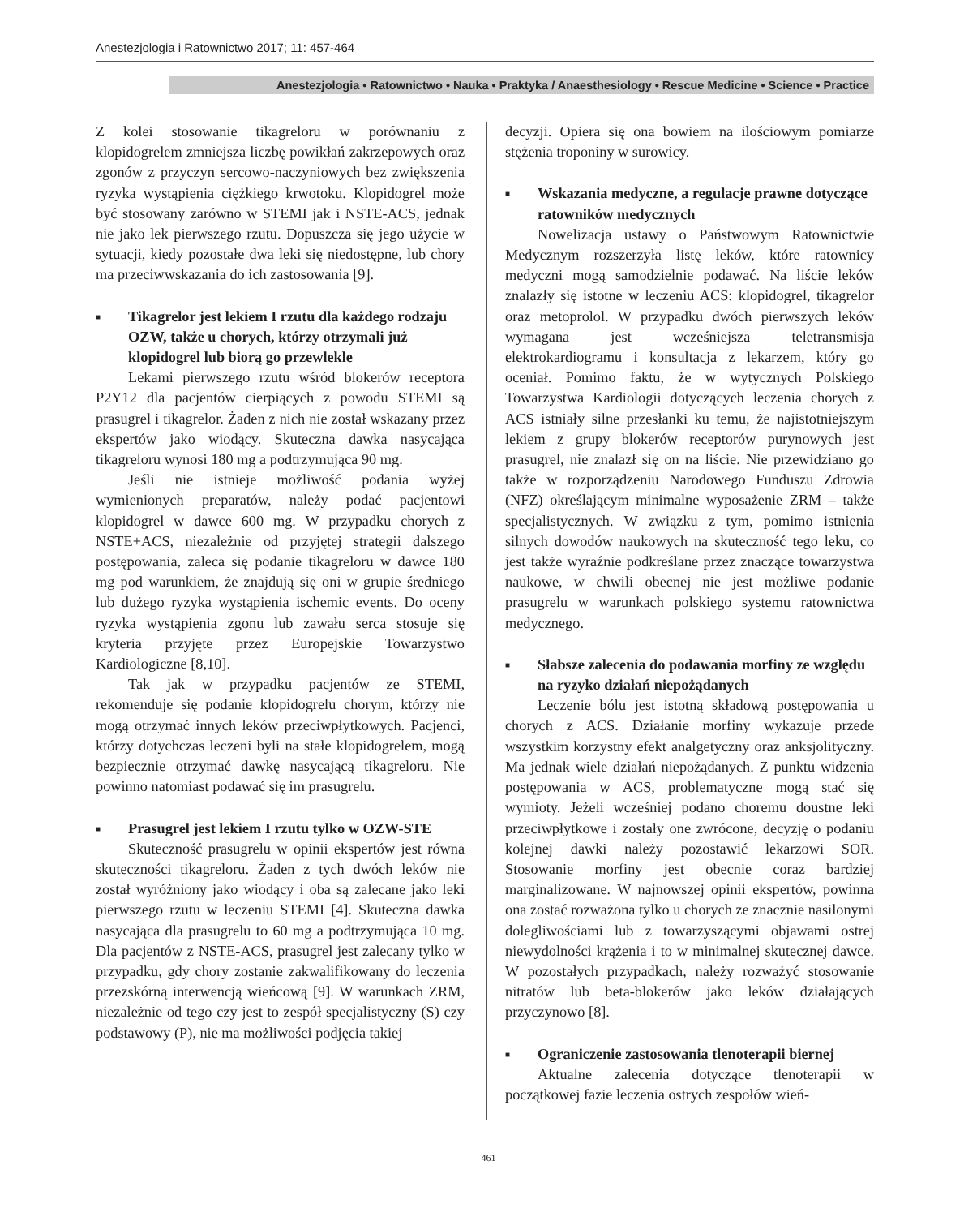Anestezjologia i Ratownictwo 2017; 11: 457-464
Anestezjologia • Ratownictwo • Nauka • Praktyka / Anaesthesiology • Rescue Medicine • Science • Practice
Z kolei stosowanie tikagreloru w porównaniu z klopidogrelem zmniejsza liczbę powikłań zakrzepowych oraz zgonów z przyczyn sercowo-naczyniowych bez zwiększenia ryzyka wystąpienia ciężkiego krwotoku. Klopidogrel może być stosowany zarówno w STEMI jak i NSTE-ACS, jednak nie jako lek pierwszego rzutu. Dopuszcza się jego użycie w sytuacji, kiedy pozostałe dwa leki się niedostępne, lub chory ma przeciwwskazania do ich zastosowania [9].
■ Tikagrelor jest lekiem I rzutu dla każdego rodzaju OZW, także u chorych, którzy otrzymali już klopidogrel lub biorą go przewlekle
Lekami pierwszego rzutu wśród blokerów receptora P2Y12 dla pacjentów cierpiących z powodu STEMI są prasugrel i tikagrelor. Żaden z nich nie został wskazany przez ekspertów jako wiodący. Skuteczna dawka nasycająca tikagreloru wynosi 180 mg a podtrzymująca 90 mg.
Jeśli nie istnieje możliwość podania wyżej wymienionych preparatów, należy podać pacjentowi klopidogrel w dawce 600 mg. W przypadku chorych z NSTE+ACS, niezależnie od przyjętej strategii dalszego postępowania, zaleca się podanie tikagreloru w dawce 180 mg pod warunkiem, że znajdują się oni w grupie średniego lub dużego ryzyka wystąpienia ischemic events. Do oceny ryzyka wystąpienia zgonu lub zawału serca stosuje się kryteria przyjęte przez Europejskie Towarzystwo Kardiologiczne [8,10].
Tak jak w przypadku pacjentów ze STEMI, rekomenduje się podanie klopidogrelu chorym, którzy nie mogą otrzymać innych leków przeciwpłytkowych. Pacjenci, którzy dotychczas leczeni byli na stałe klopidogrelem, mogą bezpiecznie otrzymać dawkę nasycającą tikagreloru. Nie powinno natomiast podawać się im prasugrelu.
■ Prasugrel jest lekiem I rzutu tylko w OZW-STE
Skuteczność prasugrelu w opinii ekspertów jest równa skuteczności tikagreloru. Żaden z tych dwóch leków nie został wyróżniony jako wiodący i oba są zalecane jako leki pierwszego rzutu w leczeniu STEMI [4]. Skuteczna dawka nasycająca dla prasugrelu to 60 mg a podtrzymująca 10 mg. Dla pacjentów z NSTE-ACS, prasugrel jest zalecany tylko w przypadku, gdy chory zostanie zakwalifikowany do leczenia przezskórną interwencją wieńcową [9]. W warunkach ZRM, niezależnie od tego czy jest to zespół specjalistyczny (S) czy podstawowy (P), nie ma możliwości podjęcia takiej
decyzji. Opiera się ona bowiem na ilościowym pomiarze stężenia troponiny w surowicy.
■ Wskazania medyczne, a regulacje prawne dotyczące ratowników medycznych
Nowelizacja ustawy o Państwowym Ratownictwie Medycznym rozszerzyła listę leków, które ratownicy medyczni mogą samodzielnie podawać. Na liście leków znalazły się istotne w leczeniu ACS: klopidogrel, tikagrelor oraz metoprolol. W przypadku dwóch pierwszych leków wymagana jest wcześniejsza teletransmisja elektrokardiogramu i konsultacja z lekarzem, który go oceniał. Pomimo faktu, że w wytycznych Polskiego Towarzystwa Kardiologii dotyczących leczenia chorych z ACS istniały silne przesłanki ku temu, że najistotniejszym lekiem z grupy blokerów receptorów purynowych jest prasugrel, nie znalazł się on na liście. Nie przewidziano go także w rozporządzeniu Narodowego Funduszu Zdrowia (NFZ) określającym minimalne wyposażenie ZRM – także specjalistycznych. W związku z tym, pomimo istnienia silnych dowodów naukowych na skuteczność tego leku, co jest także wyraźnie podkreślane przez znaczące towarzystwa naukowe, w chwili obecnej nie jest możliwe podanie prasugrelu w warunkach polskiego systemu ratownictwa medycznego.
■ Słabsze zalecenia do podawania morfiny ze względu na ryzyko działań niepożądanych
Leczenie bólu jest istotną składową postępowania u chorych z ACS. Działanie morfiny wykazuje przede wszystkim korzystny efekt analgetyczny oraz anksjolityczny. Ma jednak wiele działań niepożądanych. Z punktu widzenia postępowania w ACS, problematyczne mogą stać się wymioty. Jeżeli wcześniej podano choremu doustne leki przeciwpłytkowe i zostały one zwrócone, decyzję o podaniu kolejnej dawki należy pozostawić lekarzowi SOR. Stosowanie morfiny jest obecnie coraz bardziej marginalizowane. W najnowszej opinii ekspertów, powinna ona zostać rozważona tylko u chorych ze znacznie nasilonymi dolegliwościami lub z towarzyszącymi objawami ostrej niewydolności krążenia i to w minimalnej skutecznej dawce. W pozostałych przypadkach, należy rozważyć stosowanie nitratów lub beta-blokerów jako leków działających przyczynowo [8].
■ Ograniczenie zastosowania tlenoterapii biernej
Aktualne zalecenia dotyczące tlenoterapii w początkowej fazie leczenia ostrych zespołów wień-
461